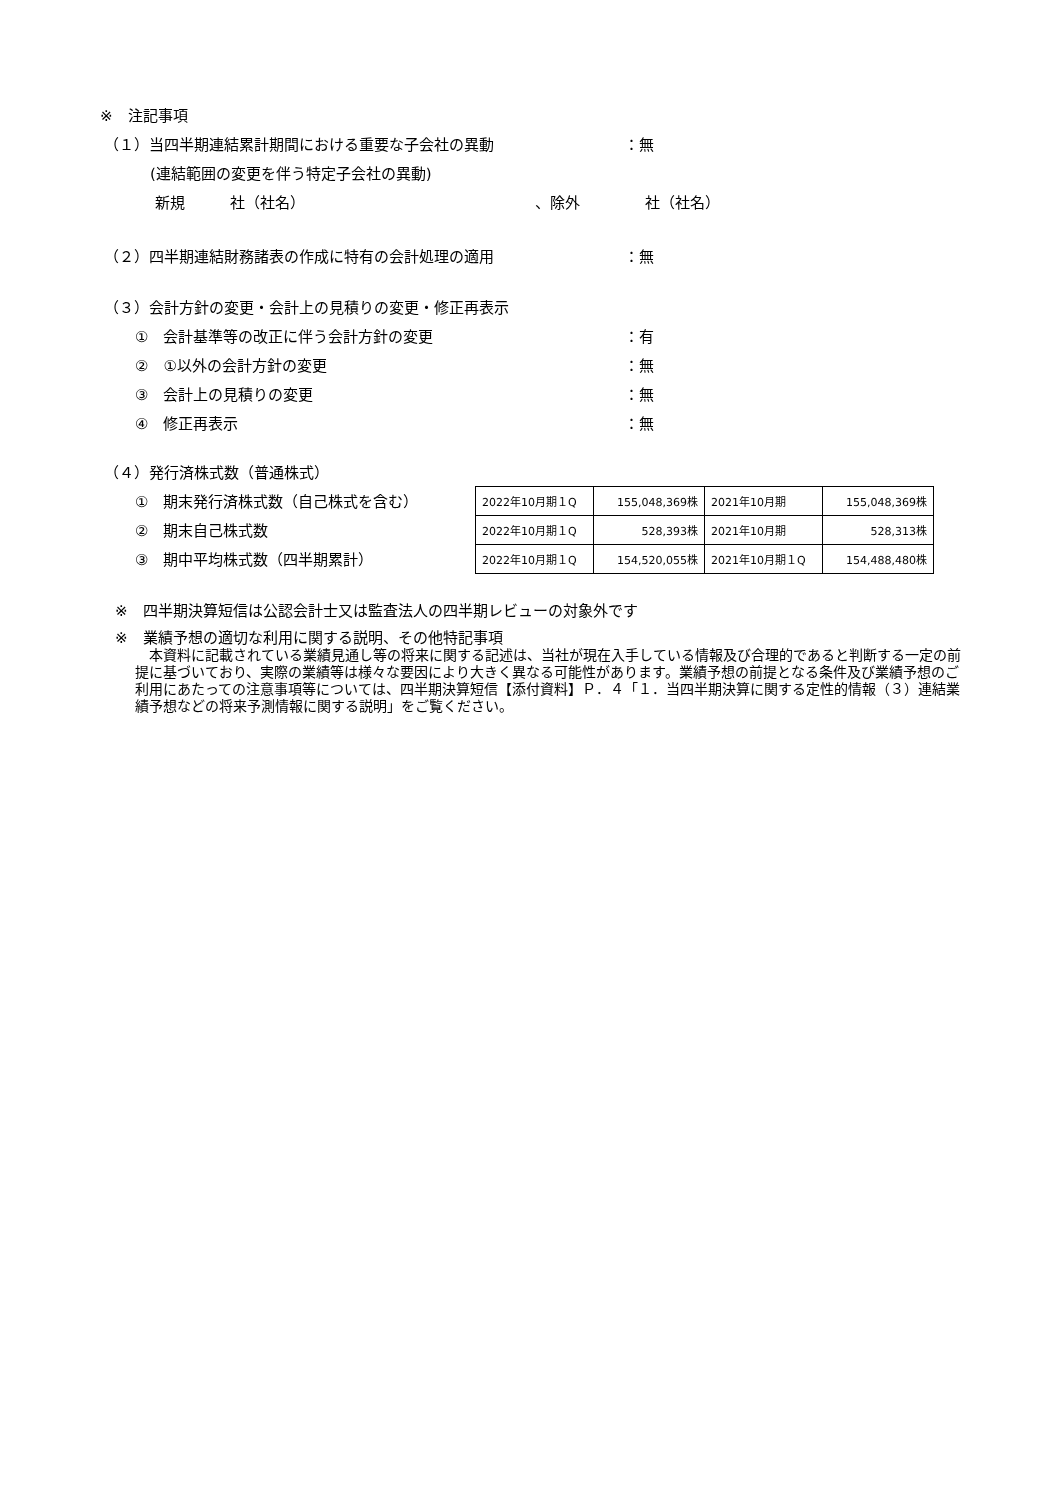※　注記事項
（１）当四半期連結累計期間における重要な子会社の異動 ：無
(連結範囲の変更を伴う特定子会社の異動)
新規　　　社（社名） 、除外 社（社名）
（２）四半期連結財務諸表の作成に特有の会計処理の適用 ：無
（３）会計方針の変更・会計上の見積りの変更・修正再表示
①　会計基準等の改正に伴う会計方針の変更 ：有
②　①以外の会計方針の変更 ：無
③　会計上の見積りの変更 ：無
④　修正再表示 ：無
（４）発行済株式数（普通株式）
①　期末発行済株式数（自己株式を含む）
②　期末自己株式数
③　期中平均株式数（四半期累計）
| 2022年10月期１Q | 155,048,369株 | 2021年10月期 | 155,048,369株 |
| 2022年10月期１Q | 528,393株 | 2021年10月期 | 528,313株 |
| 2022年10月期１Q | 154,520,055株 | 2021年10月期１Q | 154,488,480株 |
※　四半期決算短信は公認会計士又は監査法人の四半期レビューの対象外です
※　業績予想の適切な利用に関する説明、その他特記事項
　本資料に記載されている業績見通し等の将来に関する記述は、当社が現在入手している情報及び合理的であると判断する一定の前提に基づいており、実際の業績等は様々な要因により大きく異なる可能性があります。業績予想の前提となる条件及び業績予想のご利用にあたっての注意事項等については、四半期決算短信【添付資料】Ｐ．４「１．当四半期決算に関する定性的情報（３）連結業績予想などの将来予測情報に関する説明」をご覧ください。